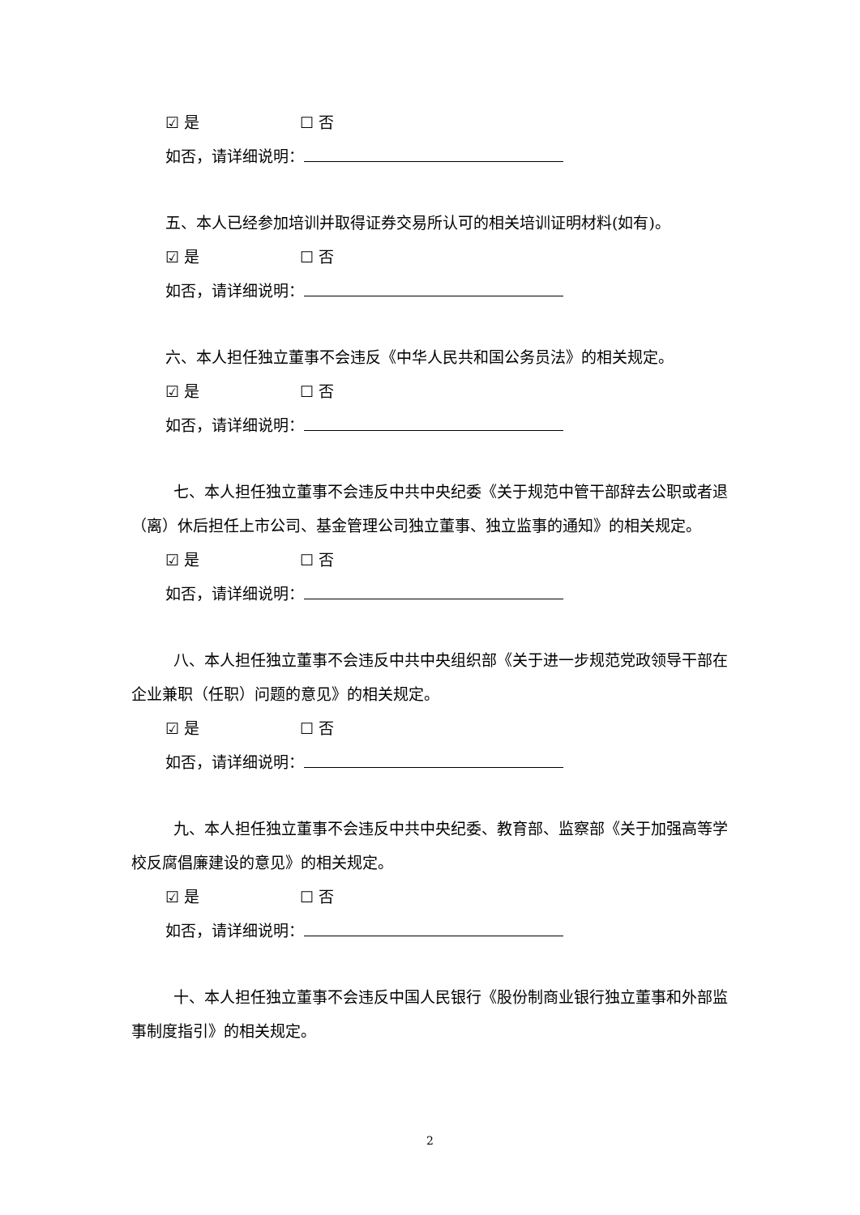☑ 是 ☐ 否
如否，请详细说明：
五、本人已经参加培训并取得证券交易所认可的相关培训证明材料(如有)。
☑ 是 ☐ 否
如否，请详细说明：
六、本人担任独立董事不会违反《中华人民共和国公务员法》的相关规定。
☑ 是 ☐ 否
如否，请详细说明：
七、本人担任独立董事不会违反中共中央纪委《关于规范中管干部辞去公职或者退（离）休后担任上市公司、基金管理公司独立董事、独立监事的通知》的相关规定。
☑ 是 ☐ 否
如否，请详细说明：
八、本人担任独立董事不会违反中共中央组织部《关于进一步规范党政领导干部在企业兼职（任职）问题的意见》的相关规定。
☑ 是 ☐ 否
如否，请详细说明：
九、本人担任独立董事不会违反中共中央纪委、教育部、监察部《关于加强高等学校反腐倡廉建设的意见》的相关规定。
☑ 是 ☐ 否
如否，请详细说明：
十、本人担任独立董事不会违反中国人民银行《股份制商业银行独立董事和外部监事制度指引》的相关规定。
2